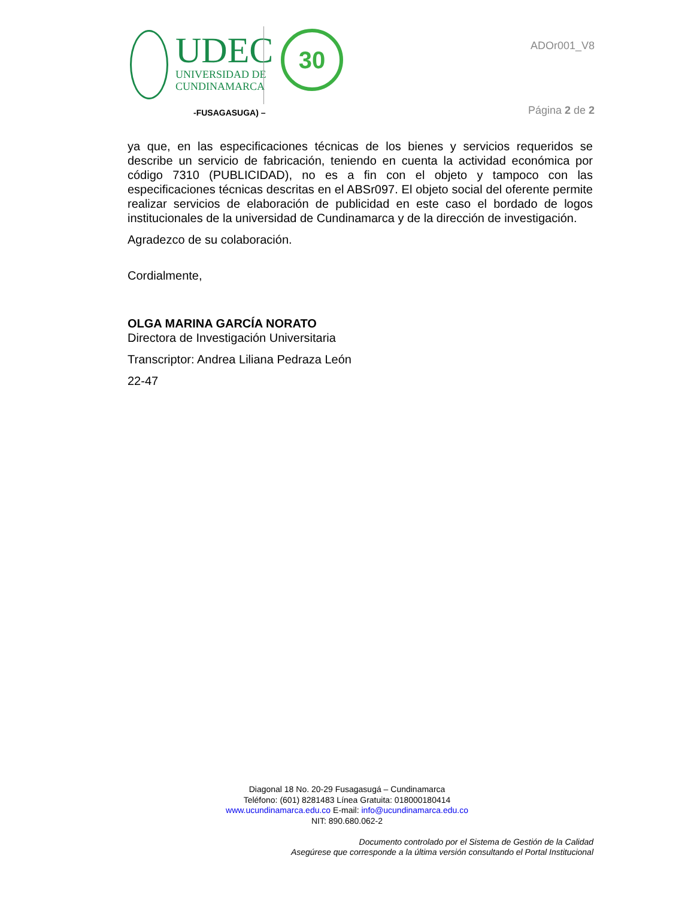UDEC
UNIVERSIDAD DE
CUNDINAMARCA
30
-FUSAGASUGA) –
ADOr001_V8
Página 2 de 2
ya que, en las especificaciones técnicas de los bienes y servicios requeridos se describe un servicio de fabricación, teniendo en cuenta la actividad económica por código 7310 (PUBLICIDAD), no es a fin con el objeto y tampoco con las especificaciones técnicas descritas en el ABSr097. El objeto social del oferente permite realizar servicios de elaboración de publicidad en este caso el bordado de logos institucionales de la universidad de Cundinamarca y de la dirección de investigación.
Agradezco de su colaboración.
Cordialmente,
OLGA MARINA GARCÍA NORATO
Directora de Investigación Universitaria
Transcriptor: Andrea Liliana Pedraza León
22-47
Diagonal 18 No. 20-29 Fusagasugá – Cundinamarca
Teléfono: (601) 8281483 Línea Gratuita: 018000180414
www.ucundinamarca.edu.co E-mail: info@ucundinamarca.edu.co
NIT: 890.680.062-2
Documento controlado por el Sistema de Gestión de la Calidad
Asegúrese que corresponde a la última versión consultando el Portal Institucional